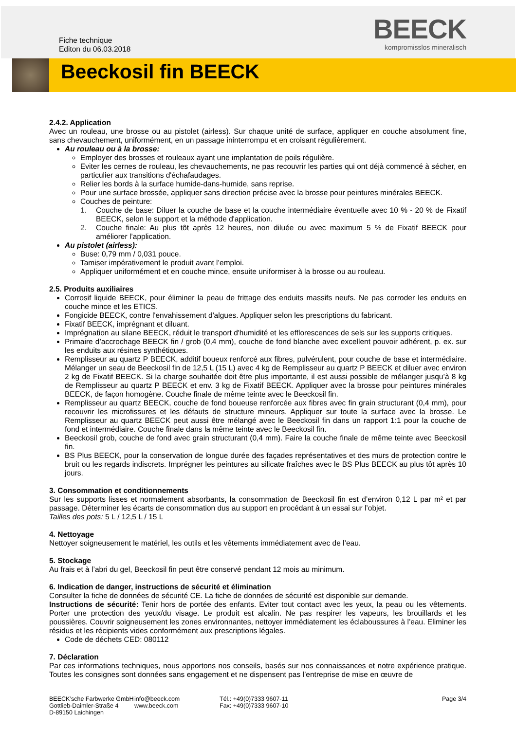Fiche technique
Editon du 06.03.2018
BEECK
kompromisslos mineralisch
Beeckosil fin BEECK
2.4.2. Application
Avec un rouleau, une brosse ou au pistolet (airless). Sur chaque unité de surface, appliquer en couche absolument fine, sans chevauchement, uniformément, en un passage ininterrompu et en croisant régulièrement.
Au rouleau ou à la brosse:
Employer des brosses et rouleaux ayant une implantation de poils régulière.
Eviter les cernes de rouleau, les chevauchements, ne pas recouvrir les parties qui ont déjà commencé à sécher, en particulier aux transitions d'échafaudages.
Relier les bords à la surface humide-dans-humide, sans reprise.
Pour une surface brossée, appliquer sans direction précise avec la brosse pour peintures minérales BEECK.
Couches de peinture:
1. Couche de base: Diluer la couche de base et la couche intermédiaire éventuelle avec 10 % - 20 % de Fixatif BEECK, selon le support et la méthode d'application.
2. Couche finale: Au plus tôt après 12 heures, non diluée ou avec maximum 5 % de Fixatif BEECK pour améliorer l’application.
Au pistolet (airless):
Buse: 0,79 mm / 0,031 pouce.
Tamiser impérativement le produit avant l’emploi.
Appliquer uniformément et en couche mince, ensuite uniformiser à la brosse ou au rouleau.
2.5. Produits auxiliaires
Corrosif liquide BEECK, pour éliminer la peau de frittage des enduits massifs neufs. Ne pas corroder les enduits en couche mince et les ETICS.
Fongicide BEECK, contre l'envahissement d'algues. Appliquer selon les prescriptions du fabricant.
Fixatif BEECK, imprégnant et diluant.
Imprégnation au silane BEECK, réduit le transport d'humidité et les efflorescences de sels sur les supports critiques.
Primaire d’accrochage BEECK fin / grob (0,4 mm), couche de fond blanche avec excellent pouvoir adhérent, p. ex. sur les enduits aux résines synthétiques.
Remplisseur au quartz P BEECK, additif boueux renforcé aux fibres, pulvérulent, pour couche de base et intermédiaire. Mélanger un seau de Beeckosil fin de 12,5 L (15 L) avec 4 kg de Remplisseur au quartz P BEECK et diluer avec environ 2 kg de Fixatif BEECK. Si la charge souhaitée doit être plus importante, il est aussi possible de mélanger jusqu’à 8 kg de Remplisseur au quartz P BEECK et env. 3 kg de Fixatif BEECK. Appliquer avec la brosse pour peintures minérales BEECK, de façon homogène. Couche finale de même teinte avec le Beeckosil fin.
Remplisseur au quartz BEECK, couche de fond boueuse renforcée aux fibres avec fin grain structurant (0,4 mm), pour recouvrir les microfissures et les défauts de structure mineurs. Appliquer sur toute la surface avec la brosse. Le Remplisseur au quartz BEECK peut aussi être mélangé avec le Beeckosil fin dans un rapport 1:1 pour la couche de fond et intermédiaire. Couche finale dans la même teinte avec le Beeckosil fin.
Beeckosil grob, couche de fond avec grain structurant (0,4 mm). Faire la couche finale de même teinte avec Beeckosil fin.
BS Plus BEECK, pour la conservation de longue durée des façades représentatives et des murs de protection contre le bruit ou les regards indiscrets. Imprégner les peintures au silicate fraîches avec le BS Plus BEECK au plus tôt après 10 jours.
3. Consommation et conditionnements
Sur les supports lisses et normalement absorbants, la consommation de Beeckosil fin est d’environ 0,12 L par m² et par passage. Déterminer les écarts de consommation dus au support en procédant à un essai sur l’objet.
Tailles des pots: 5 L / 12,5 L / 15 L
4. Nettoyage
Nettoyer soigneusement le matériel, les outils et les vêtements immédiatement avec de l’eau.
5. Stockage
Au frais et à l’abri du gel, Beeckosil fin peut être conservé pendant 12 mois au minimum.
6. Indication de danger, instructions de sécurité et élimination
Consulter la fiche de données de sécurité CE. La fiche de données de sécurité est disponible sur demande.
Instructions de sécurité: Tenir hors de portée des enfants. Eviter tout contact avec les yeux, la peau ou les vêtements. Porter une protection des yeux/du visage. Le produit est alcalin. Ne pas respirer les vapeurs, les brouillards et les poussières. Couvrir soigneusement les zones environnantes, nettoyer immédiatement les éclaboussures à l’eau. Eliminer les résidus et les récipients vides conformément aux prescriptions légales.
Code de déchets CED: 080112
7. Déclaration
Par ces informations techniques, nous apportons nos conseils, basés sur nos connaissances et notre expérience pratique. Toutes les consignes sont données sans engagement et ne dispensent pas l’entreprise de mise en œuvre de
BEECK’sche Farbwerke GmbH
Gottlieb-Daimler-Straße 4
D-89150 Laichingen
info@beeck.com
www.beeck.com
Tél.: +49(0)7333 9607-11
Fax: +49(0)7333 9607-10
Page 3/4